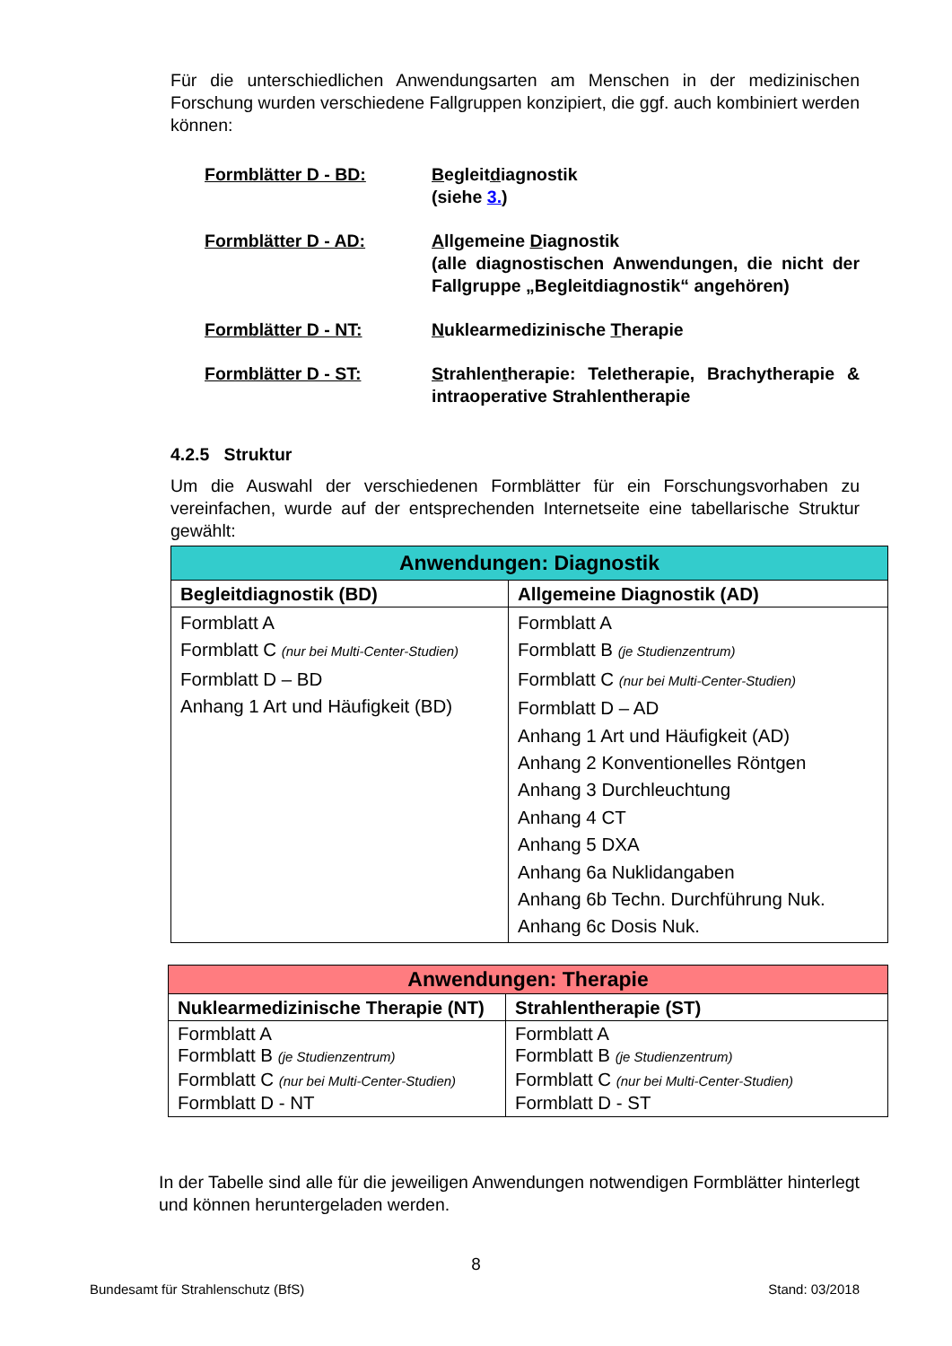Für die unterschiedlichen Anwendungsarten am Menschen in der medizinischen Forschung wurden verschiedene Fallgruppen konzipiert, die ggf. auch kombiniert werden können:
Formblätter D - BD: Begleitdiagnostik
(siehe 3.)
Formblätter D - AD: Allgemeine Diagnostik
(alle diagnostischen Anwendungen, die nicht der Fallgruppe „Begleitdiagnostik“ angehören)
Formblätter D - NT: Nuklearmedizinische Therapie
Formblätter D - ST: Strahlentherapie: Teletherapie, Brachytherapie & intraoperative Strahlentherapie
4.2.5 Struktur
Um die Auswahl der verschiedenen Formblätter für ein Forschungsvorhaben zu vereinfachen, wurde auf der entsprechenden Internetseite eine tabellarische Struktur gewählt:
| Anwendungen: Diagnostik | |
| --- | --- |
| Begleitdiagnostik (BD) | Allgemeine Diagnostik (AD) |
| Formblatt A Formblatt C (nur bei Multi-Center-Studien) Formblatt D – BD Anhang 1 Art und Häufigkeit (BD) | Formblatt A Formblatt B (je Studienzentrum) Formblatt C (nur bei Multi-Center-Studien) Formblatt D – AD Anhang 1 Art und Häufigkeit (AD) Anhang 2 Konventionelles Röntgen Anhang 3 Durchleuchtung Anhang 4 CT Anhang 5 DXA Anhang 6a Nuklidangaben Anhang 6b Techn. Durchführung Nuk. Anhang 6c Dosis Nuk. |
| Anwendungen: Therapie | |
| --- | --- |
| Nuklearmedizinische Therapie (NT) | Strahlentherapie (ST) |
| Formblatt A Formblatt B (je Studienzentrum) Formblatt C (nur bei Multi-Center-Studien) Formblatt D - NT | Formblatt A Formblatt B (je Studienzentrum) Formblatt C (nur bei Multi-Center-Studien) Formblatt D - ST |
In der Tabelle sind alle für die jeweiligen Anwendungen notwendigen Formblätter hinterlegt und können heruntergeladen werden.
8
Bundesamt für Strahlenschutz (BfS) Stand: 03/2018